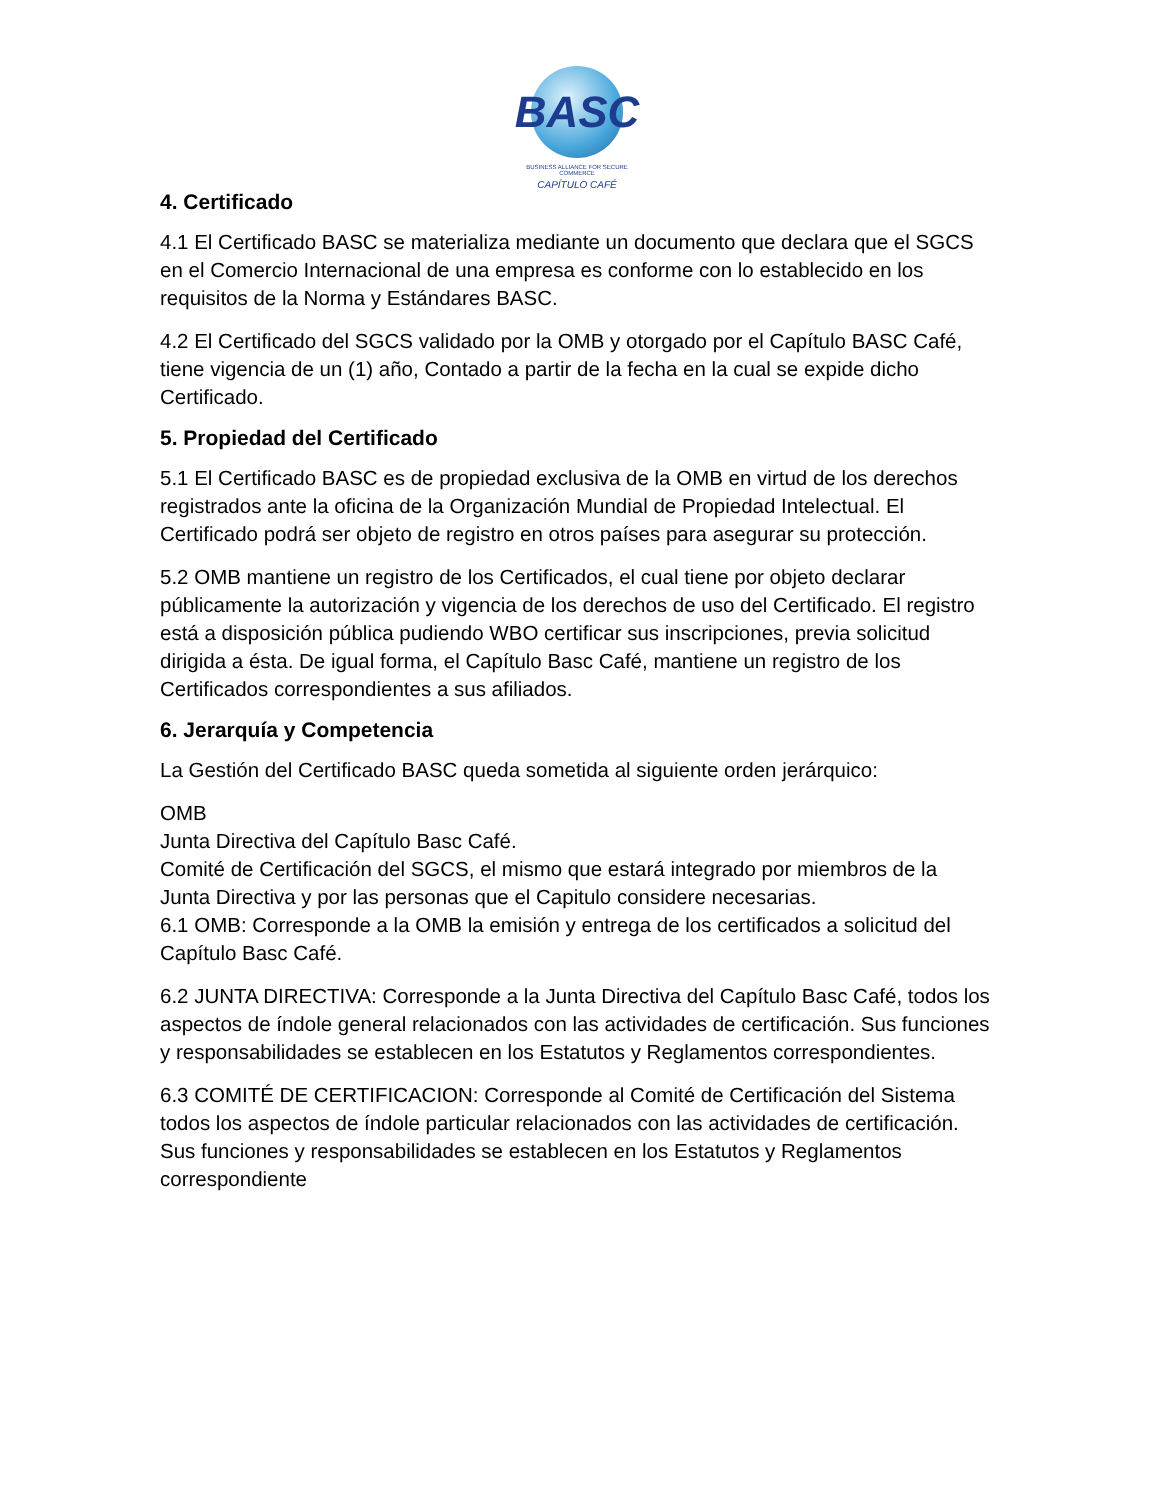BASC
BUSINESS ALLIANCE FOR SECURE COMMERCE
CAPÍTULO CAFÉ
4. Certificado
4.1 El Certificado BASC se materializa mediante un documento que declara que el SGCS en el Comercio Internacional de una empresa es conforme con lo establecido en los requisitos de la Norma y Estándares BASC.
4.2 El Certificado del SGCS validado por la OMB y otorgado por el Capítulo BASC Café, tiene vigencia de un (1) año, Contado a partir de la fecha en la cual se expide dicho Certificado.
5. Propiedad del Certificado
5.1 El Certificado BASC es de propiedad exclusiva de la OMB en virtud de los derechos registrados ante la oficina de la Organización Mundial de Propiedad Intelectual. El Certificado podrá ser objeto de registro en otros países para asegurar su protección.
5.2 OMB mantiene un registro de los Certificados, el cual tiene por objeto declarar públicamente la autorización y vigencia de los derechos de uso del Certificado. El registro está a disposición pública pudiendo WBO certificar sus inscripciones, previa solicitud dirigida a ésta. De igual forma, el Capítulo Basc Café, mantiene un registro de los Certificados correspondientes a sus afiliados.
6. Jerarquía y Competencia
La Gestión del Certificado BASC queda sometida al siguiente orden jerárquico:
OMB
Junta Directiva del Capítulo Basc Café.
Comité de Certificación del SGCS, el mismo que estará integrado por miembros de la Junta Directiva y por las personas que el Capitulo considere necesarias.
6.1 OMB: Corresponde a la OMB la emisión y entrega de los certificados a solicitud del Capítulo Basc Café.
6.2 JUNTA DIRECTIVA: Corresponde a la Junta Directiva del Capítulo Basc Café, todos los aspectos de índole general relacionados con las actividades de certificación. Sus funciones y responsabilidades se establecen en los Estatutos y Reglamentos correspondientes.
6.3 COMITÉ DE CERTIFICACION: Corresponde al Comité de Certificación del Sistema todos los aspectos de índole particular relacionados con las actividades de certificación. Sus funciones y responsabilidades se establecen en los Estatutos y Reglamentos correspondiente